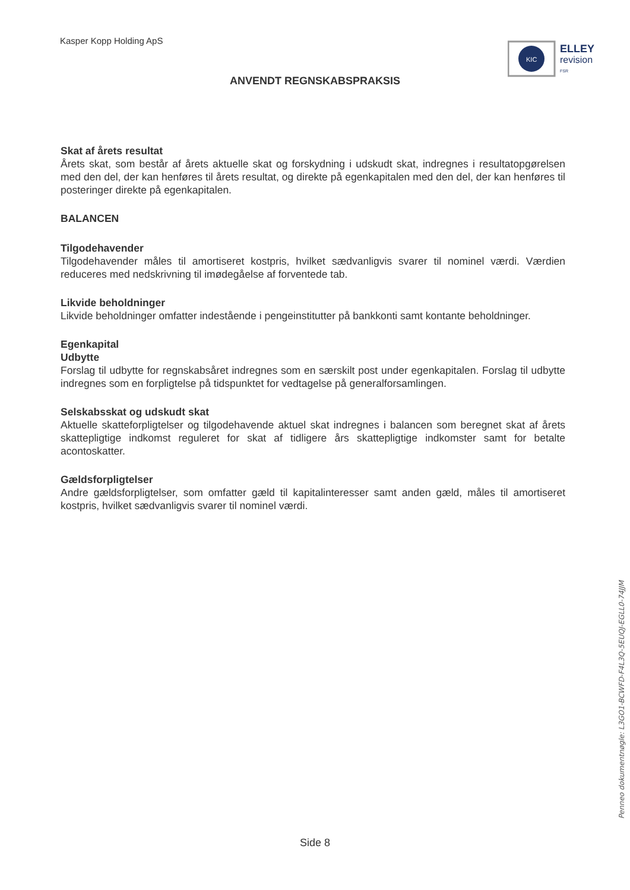Kasper Kopp Holding ApS
KIC
ELLEY
revision
FSR
ANVENDT REGNSKABSPRAKSIS
Skat af årets resultat
Årets skat, som består af årets aktuelle skat og forskydning i udskudt skat, indregnes i resultatopgørelsen med den del, der kan henføres til årets resultat, og direkte på egenkapitalen med den del, der kan henføres til posteringer direkte på egenkapitalen.
BALANCEN
Tilgodehavender
Tilgodehavender måles til amortiseret kostpris, hvilket sædvanligvis svarer til nominel værdi. Værdien reduceres med nedskrivning til imødegåelse af forventede tab.
Likvide beholdninger
Likvide beholdninger omfatter indestående i pengeinstitutter på bankkonti samt kontante beholdninger.
Egenkapital
Udbytte
Forslag til udbytte for regnskabsåret indregnes som en særskilt post under egenkapitalen. Forslag til udbytte indregnes som en forpligtelse på tidspunktet for vedtagelse på generalforsamlingen.
Selskabsskat og udskudt skat
Aktuelle skatteforpligtelser og tilgodehavende aktuel skat indregnes i balancen som beregnet skat af årets skattepligtige indkomst reguleret for skat af tidligere års skattepligtige indkomster samt for betalte acontoskatter.
Gældsforpligtelser
Andre gældsforpligtelser, som omfatter gæld til kapitalinteresser samt anden gæld, måles til amortiseret kostpris, hvilket sædvanligvis svarer til nominel værdi.
Side 8
Penneo dokumentnøgle: L3GO1-BCWFD-F4L3Q-5EUQJ-EGLL0-74JJM